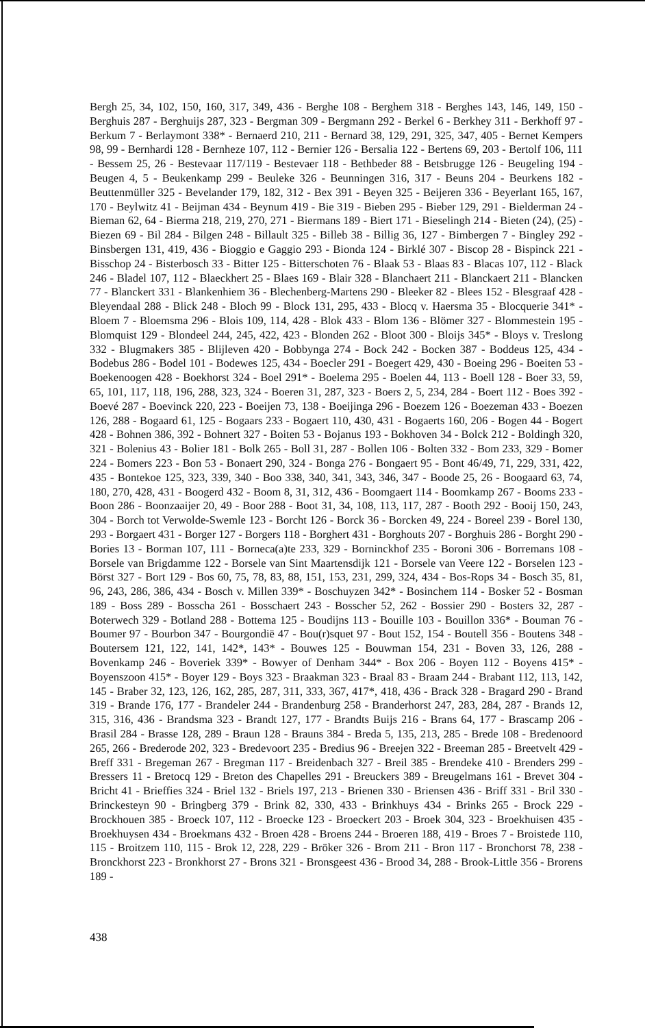Bergh 25, 34, 102, 150, 160, 317, 349, 436 - Berghe 108 - Berghem 318 - Berghes 143, 146, 149, 150 - Berghuis 287 - Berghuijs 287, 323 - Bergman 309 - Bergmann 292 - Berkel 6 - Berkhey 311 - Berkhoff 97 - Berkum 7 - Berlaymont 338* - Bernaerd 210, 211 - Bernard 38, 129, 291, 325, 347, 405 - Bernet Kempers 98, 99 - Bernhardi 128 - Bernheze 107, 112 - Bernier 126 - Bersalia 122 - Bertens 69, 203 - Bertolf 106, 111 - Bessem 25, 26 - Bestevaar 117/119 - Bestevaer 118 - Bethbeder 88 - Betsbrugge 126 - Beugeling 194 - Beugen 4, 5 - Beukenkamp 299 - Beuleke 326 - Beunningen 316, 317 - Beuns 204 - Beurkens 182 - Beuttenmüller 325 - Bevelander 179, 182, 312 - Bex 391 - Beyen 325 - Beijeren 336 - Beyerlant 165, 167, 170 - Beylwitz 41 - Beijman 434 - Beynum 419 - Bie 319 - Bieben 295 - Bieber 129, 291 - Bielderman 24 - Bieman 62, 64 - Bierma 218, 219, 270, 271 - Biermans 189 - Biert 171 - Bieselingh 214 - Bieten (24), (25) - Biezen 69 - Bil 284 - Bilgen 248 - Billault 325 - Billeb 38 - Billig 36, 127 - Bimbergen 7 - Bingley 292 - Binsbergen 131, 419, 436 - Bioggio e Gaggio 293 - Bionda 124 - Birklé 307 - Biscop 28 - Bispinck 221 - Bisschop 24 - Bisterbosch 33 - Bitter 125 - Bitterschoten 76 - Blaak 53 - Blaas 83 - Blacas 107, 112 - Black 246 - Bladel 107, 112 - Blaeckhert 25 - Blaes 169 - Blair 328 - Blanchaert 211 - Blanckaert 211 - Blancken 77 - Blanckert 331 - Blankenhiem 36 - Blechenberg-Martens 290 - Bleeker 82 - Blees 152 - Blesgraaf 428 - Bleyendaal 288 - Blick 248 - Bloch 99 - Block 131, 295, 433 - Blocq v. Haersma 35 - Blocquerie 341* - Bloem 7 - Bloemsma 296 - Blois 109, 114, 428 - Blok 433 - Blom 136 - Blömer 327 - Blommestein 195 - Blomquist 129 - Blondeel 244, 245, 422, 423 - Blonden 262 - Bloot 300 - Bloijs 345* - Bloys v. Treslong 332 - Blugmakers 385 - Blijleven 420 - Bobbynga 274 - Bock 242 - Bocken 387 - Boddeus 125, 434 - Bodebus 286 - Bodel 101 - Bodewes 125, 434 - Boecler 291 - Boegert 429, 430 - Boeing 296 - Boeiten 53 - Boekenoogen 428 - Boekhorst 324 - Boel 291* - Boelema 295 - Boelen 44, 113 - Boell 128 - Boer 33, 59, 65, 101, 117, 118, 196, 288, 323, 324 - Boeren 31, 287, 323 - Boers 2, 5, 234, 284 - Boert 112 - Boes 392 - Boevé 287 - Boevinck 220, 223 - Boeijen 73, 138 - Boeijinga 296 - Boezem 126 - Boezeman 433 - Boezen 126, 288 - Bogaard 61, 125 - Bogaars 233 - Bogaert 110, 430, 431 - Bogaerts 160, 206 - Bogen 44 - Bogert 428 - Bohnen 386, 392 - Bohnert 327 - Boiten 53 - Bojanus 193 - Bokhoven 34 - Bolck 212 - Boldingh 320, 321 - Bolenius 43 - Bolier 181 - Bolk 265 - Boll 31, 287 - Bollen 106 - Bolten 332 - Bom 233, 329 - Bomer 224 - Bomers 223 - Bon 53 - Bonaert 290, 324 - Bonga 276 - Bongaert 95 - Bont 46/49, 71, 229, 331, 422, 435 - Bontekoe 125, 323, 339, 340 - Boo 338, 340, 341, 343, 346, 347 - Boode 25, 26 - Boogaard 63, 74, 180, 270, 428, 431 - Boogerd 432 - Boom 8, 31, 312, 436 - Boomgaert 114 - Boomkamp 267 - Booms 233 - Boon 286 - Boonzaaijer 20, 49 - Boor 288 - Boot 31, 34, 108, 113, 117, 287 - Booth 292 - Booij 150, 243, 304 - Borch tot Verwolde-Swemle 123 - Borcht 126 - Borck 36 - Borcken 49, 224 - Boreel 239 - Borel 130, 293 - Borgaert 431 - Borger 127 - Borgers 118 - Borghert 431 - Borghouts 207 - Borghuis 286 - Borght 290 - Bories 13 - Borman 107, 111 - Borneca(a)te 233, 329 - Borninckhof 235 - Boroni 306 - Borremans 108 - Borsele van Brigdamme 122 - Borsele van Sint Maartensdijk 121 - Borsele van Veere 122 - Borselen 123 - Börst 327 - Bort 129 - Bos 60, 75, 78, 83, 88, 151, 153, 231, 299, 324, 434 - Bos-Rops 34 - Bosch 35, 81, 96, 243, 286, 386, 434 - Bosch v. Millen 339* - Boschuyzen 342* - Bosinchem 114 - Bosker 52 - Bosman 189 - Boss 289 - Bosscha 261 - Bosschaert 243 - Bosscher 52, 262 - Bossier 290 - Bosters 32, 287 - Boterwech 329 - Botland 288 - Bottema 125 - Boudijns 113 - Bouille 103 - Bouillon 336* - Bouman 76 - Boumer 97 - Bourbon 347 - Bourgondië 47 - Bou(r)squet 97 - Bout 152, 154 - Boutell 356 - Boutens 348 - Boutersem 121, 122, 141, 142*, 143* - Bouwes 125 - Bouwman 154, 231 - Boven 33, 126, 288 - Bovenkamp 246 - Boveriek 339* - Bowyer of Denham 344* - Box 206 - Boyen 112 - Boyens 415* - Boyenszoon 415* - Boyer 129 - Boys 323 - Braakman 323 - Braal 83 - Braam 244 - Brabant 112, 113, 142, 145 - Braber 32, 123, 126, 162, 285, 287, 311, 333, 367, 417*, 418, 436 - Brack 328 - Bragard 290 - Brand 319 - Brande 176, 177 - Brandeler 244 - Brandenburg 258 - Branderhorst 247, 283, 284, 287 - Brands 12, 315, 316, 436 - Brandsma 323 - Brandt 127, 177 - Brandts Buijs 216 - Brans 64, 177 - Brascamp 206 - Brasil 284 - Brasse 128, 289 - Braun 128 - Brauns 384 - Breda 5, 135, 213, 285 - Brede 108 - Bredenoord 265, 266 - Brederode 202, 323 - Bredevoort 235 - Bredius 96 - Breejen 322 - Breeman 285 - Breetvelt 429 - Breff 331 - Bregeman 267 - Bregman 117 - Breidenbach 327 - Breil 385 - Brendeke 410 - Brenders 299 - Bressers 11 - Bretocq 129 - Breton des Chapelles 291 - Breuckers 389 - Breugelmans 161 - Brevet 304 - Bricht 41 - Brieffies 324 - Briel 132 - Briels 197, 213 - Brienen 330 - Briensen 436 - Briff 331 - Bril 330 - Brinckesteyn 90 - Bringberg 379 - Brink 82, 330, 433 - Brinkhuys 434 - Brinks 265 - Brock 229 - Brockhouen 385 - Broeck 107, 112 - Broecke 123 - Broeckert 203 - Broek 304, 323 - Broekhuisen 435 - Broekhuysen 434 - Broekmans 432 - Broen 428 - Broens 244 - Broeren 188, 419 - Broes 7 - Broistede 110, 115 - Broitzem 110, 115 - Brok 12, 228, 229 - Bröker 326 - Brom 211 - Bron 117 - Bronchorst 78, 238 - Bronckhorst 223 - Bronkhorst 27 - Brons 321 - Bronsgeest 436 - Brood 34, 288 - Brook-Little 356 - Brorens 189 -
438